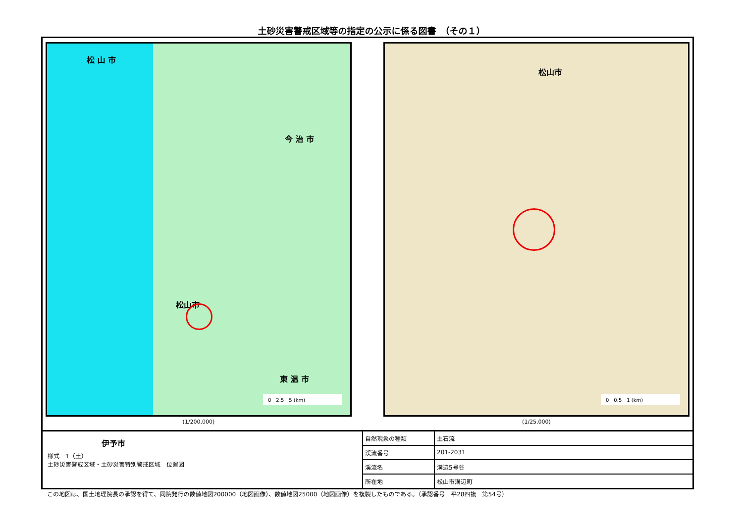土砂災害警戒区域等の指定の公示に係る図書　（その１）
松 山 市
今 治 市
松山市
東 温 市
伊予市
0　2.5　5 (km)
(1/200,000)
松山市
0　0.5　1 (km)
(1/25,000)
様式－1（土）
土砂災害警戒区域・土砂災害特別警戒区域　位置図
| 自然現象の種類 | 土石流 |
| 渓流番号 | 201-2031 |
| 渓流名 | 溝辺5号谷 |
| 所在地 | 松山市溝辺町 |
この地図は、国土地理院長の承認を得て、同院発行の数値地図200000（地図画像）、数値地図25000（地図画像）を複製したものである。（承認番号　平28四複　第54号）